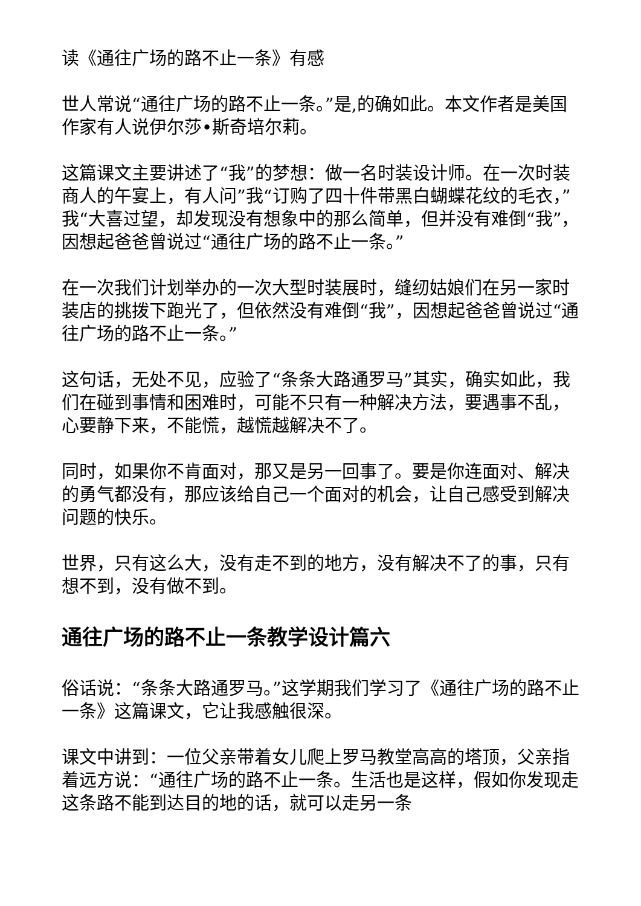读《通往广场的路不止一条》有感
世人常说“通往广场的路不止一条。”是,的确如此。本文作者是美国作家有人说伊尔莎•斯奇培尔莉。
这篇课文主要讲述了“我”的梦想：做一名时装设计师。在一次时装商人的午宴上，有人问”我“订购了四十件带黑白蝴蝶花纹的毛衣，”我“大喜过望，却发现没有想象中的那么简单，但并没有难倒“我”，因想起爸爸曾说过“通往广场的路不止一条。”
在一次我们计划举办的一次大型时装展时，缝纫姑娘们在另一家时装店的挑拨下跑光了，但依然没有难倒“我”，因想起爸爸曾说过“通往广场的路不止一条。”
这句话，无处不见，应验了“条条大路通罗马”其实，确实如此，我们在碰到事情和困难时，可能不只有一种解决方法，要遇事不乱，心要静下来，不能慌，越慌越解决不了。
同时，如果你不肯面对，那又是另一回事了。要是你连面对、解决的勇气都没有，那应该给自己一个面对的机会，让自己感受到解决问题的快乐。
世界，只有这么大，没有走不到的地方，没有解决不了的事，只有想不到，没有做不到。
通往广场的路不止一条教学设计篇六
俗话说：“条条大路通罗马。”这学期我们学习了《通往广场的路不止一条》这篇课文，它让我感触很深。
课文中讲到：一位父亲带着女儿爬上罗马教堂高高的塔顶，父亲指着远方说：“通往广场的路不止一条。生活也是这样，假如你发现走这条路不能到达目的地的话，就可以走另一条